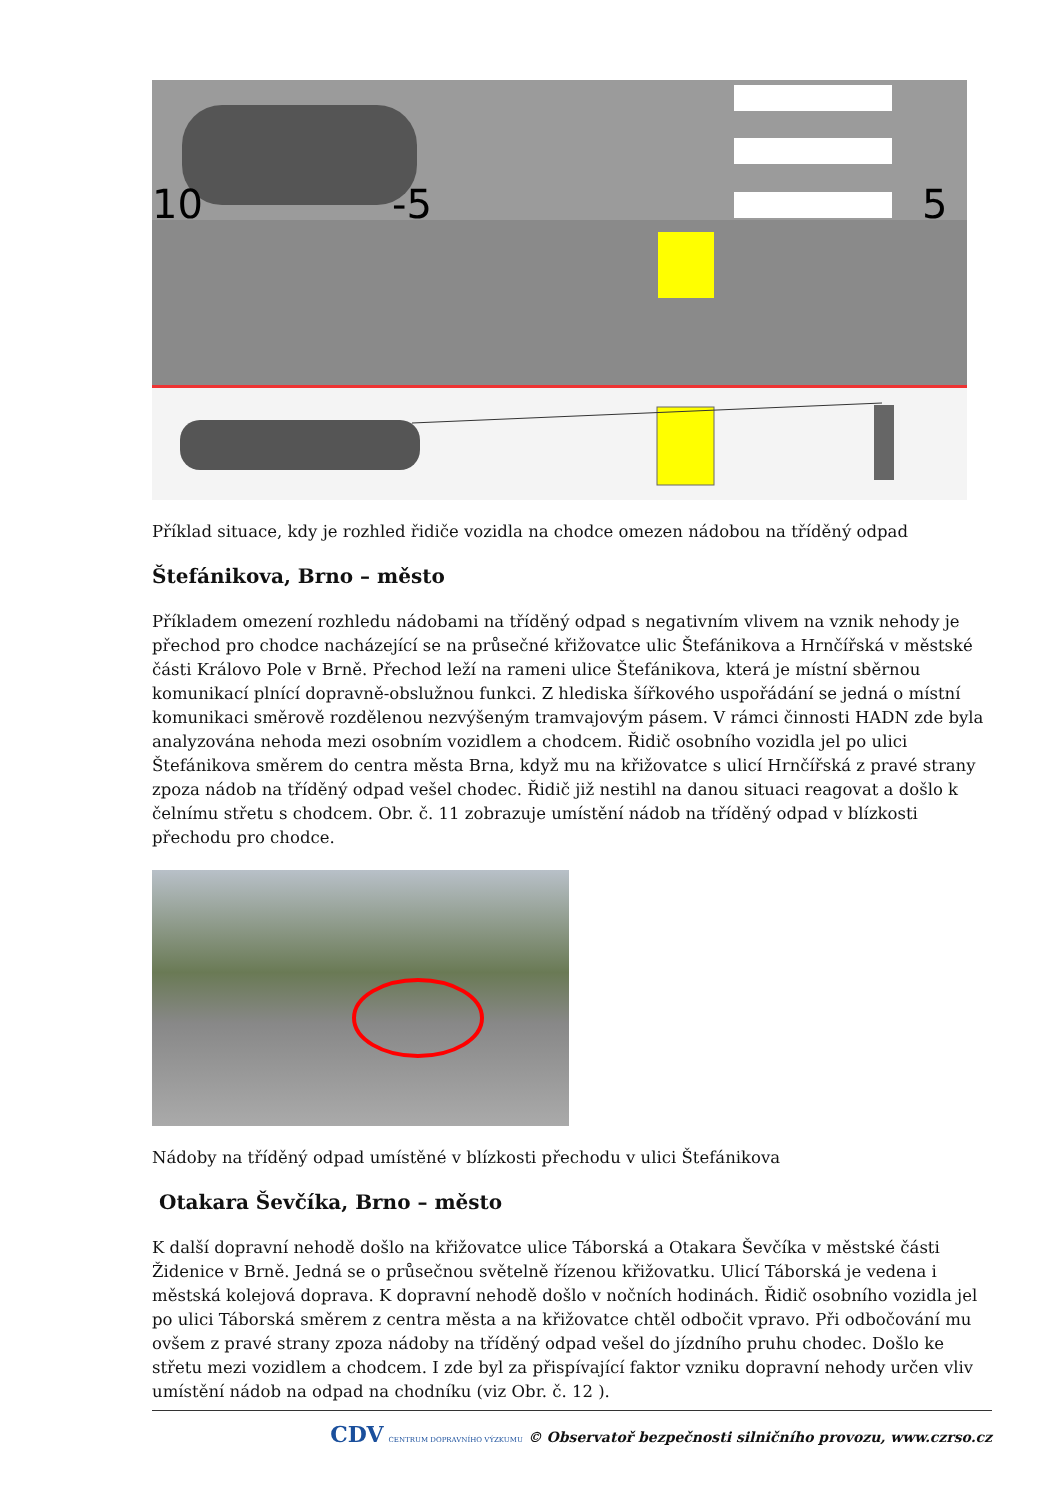10
-5
5
Příklad situace, kdy je rozhled řidiče vozidla na chodce omezen nádobou na tříděný odpad
Štefánikova, Brno – město
Příkladem omezení rozhledu nádobami na tříděný odpad s negativním vlivem na vznik nehody je přechod pro chodce nacházející se na průsečné křižovatce ulic Štefánikova a Hrnčířská v městské části Královo Pole v Brně. Přechod leží na rameni ulice Štefánikova, která je místní sběrnou komunikací plnící dopravně-obslužnou funkci. Z hlediska šířkového uspořádání se jedná o místní komunikaci směrově rozdělenou nezvýšeným tramvajovým pásem. V rámci činnosti HADN zde byla analyzována nehoda mezi osobním vozidlem a chodcem. Řidič osobního vozidla jel po ulici Štefánikova směrem do centra města Brna, když mu na křižovatce s ulicí Hrnčířská z pravé strany zpoza nádob na tříděný odpad vešel chodec. Řidič již nestihl na danou situaci reagovat a došlo k čelnímu střetu s chodcem. Obr. č. 11 zobrazuje umístění nádob na tříděný odpad v blízkosti přechodu pro chodce.
Nádoby na tříděný odpad umístěné v blízkosti přechodu v ulici Štefánikova
Otakara Ševčíka, Brno – město
K další dopravní nehodě došlo na křižovatce ulice Táborská a Otakara Ševčíka v městské části Židenice v Brně. Jedná se o průsečnou světelně řízenou křižovatku. Ulicí Táborská je vedena i městská kolejová doprava. K dopravní nehodě došlo v nočních hodinách. Řidič osobního vozidla jel po ulici Táborská směrem z centra města a na křižovatce chtěl odbočit vpravo. Při odbočování mu ovšem z pravé strany zpoza nádoby na tříděný odpad vešel do jízdního pruhu chodec. Došlo ke střetu mezi vozidlem a chodcem. I zde byl za přispívající faktor vzniku dopravní nehody určen vliv umístění nádob na odpad na chodníku (viz Obr. č. 12 ).
CDV CENTRUM DOPRAVNÍHO VÝZKUMU © Observatoř bezpečnosti silničního provozu, www.czrso.cz